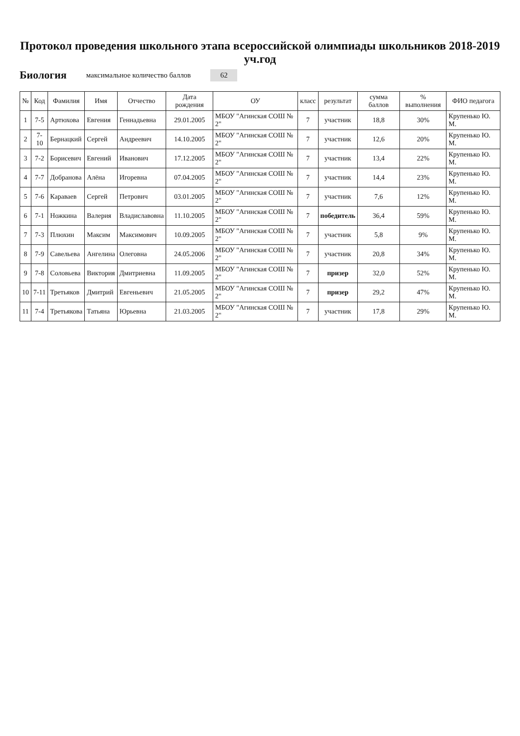Протокол проведения школьного этапа всероссийской олимпиады школьников 2018-2019 уч.год
Биология максимальное количество баллов 62
| № | Код | Фамилия | Имя | Отчество | Дата рождения | ОУ | класс | результат | сумма баллов | % выполнения | ФИО педагога |
| --- | --- | --- | --- | --- | --- | --- | --- | --- | --- | --- | --- |
| 1 | 7-5 | Артюхова | Евгения | Геннадьевна | 29.01.2005 | МБОУ "Агинская СОШ № 2" | 7 | участник | 18,8 | 30% | Крупенько Ю. М. |
| 2 | 7-10 | Бернацкий | Сергей | Андреевич | 14.10.2005 | МБОУ "Агинская СОШ № 2" | 7 | участник | 12,6 | 20% | Крупенько Ю. М. |
| 3 | 7-2 | Борисевич | Евгений | Иванович | 17.12.2005 | МБОУ "Агинская СОШ № 2" | 7 | участник | 13,4 | 22% | Крупенько Ю. М. |
| 4 | 7-7 | Добранова | Алёна | Игоревна | 07.04.2005 | МБОУ "Агинская СОШ № 2" | 7 | участник | 14,4 | 23% | Крупенько Ю. М. |
| 5 | 7-6 | Караваев | Сергей | Петрович | 03.01.2005 | МБОУ "Агинская СОШ № 2" | 7 | участник | 7,6 | 12% | Крупенько Ю. М. |
| 6 | 7-1 | Ножкина | Валерия | Владиславовна | 11.10.2005 | МБОУ "Агинская СОШ № 2" | 7 | победитель | 36,4 | 59% | Крупенько Ю. М. |
| 7 | 7-3 | Плюхин | Максим | Максимович | 10.09.2005 | МБОУ "Агинская СОШ № 2" | 7 | участник | 5,8 | 9% | Крупенько Ю. М. |
| 8 | 7-9 | Савельева | Ангелина | Олеговна | 24.05.2006 | МБОУ "Агинская СОШ № 2" | 7 | участник | 20,8 | 34% | Крупенько Ю. М. |
| 9 | 7-8 | Соловьева | Виктория | Дмитриевна | 11.09.2005 | МБОУ "Агинская СОШ № 2" | 7 | призер | 32,0 | 52% | Крупенько Ю. М. |
| 10 | 7-11 | Третьяков | Дмитрий | Евгеньевич | 21.05.2005 | МБОУ "Агинская СОШ № 2" | 7 | призер | 29,2 | 47% | Крупенько Ю. М. |
| 11 | 7-4 | Третьякова | Татьяна | Юрьевна | 21.03.2005 | МБОУ "Агинская СОШ № 2" | 7 | участник | 17,8 | 29% | Крупенько Ю. М. |